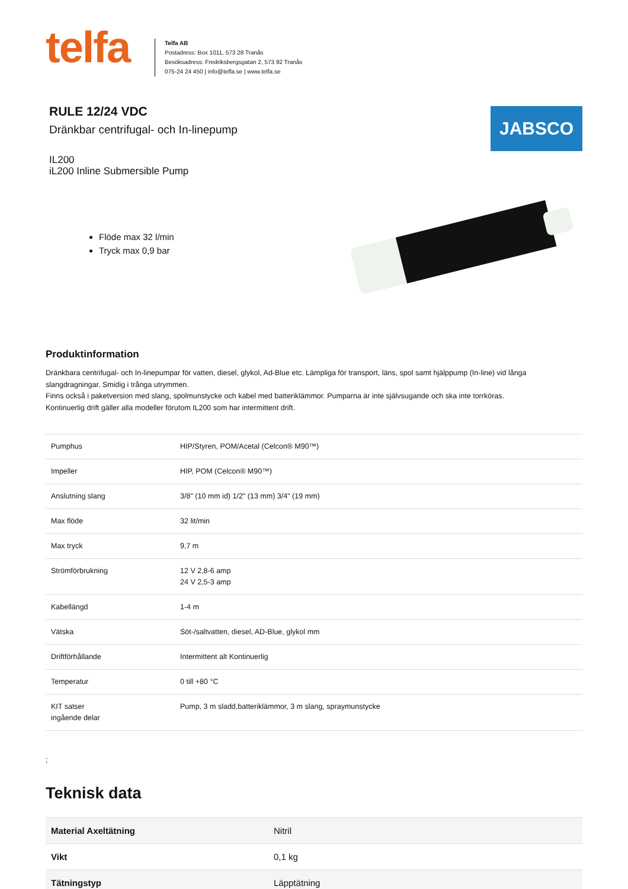telfa
Telfa AB
Postadress: Box 1011, 573 28 Tranås
Besöksadress: Fredriksbergsgatan 2, 573 92 Tranås
075-24 24 450 | info@telfa.se | www.telfa.se
RULE 12/24 VDC
Dränkbar centrifugal- och In-linepump
IL200
iL200 Inline Submersible Pump
JABSCO
Flöde max 32 l/min
Tryck max 0,9 bar
Produktinformation
Dränkbara centrifugal- och In-linepumpar för vatten, diesel, glykol, Ad-Blue etc. Lämpliga för transport, läns, spol samt hjälppump (In-line) vid långa slangdragningar. Smidig i trånga utrymmen.
Finns också i paketversion med slang, spolmunstycke och kabel med batteriklämmor. Pumparna är inte självsugande och ska inte torrköras.
Kontinuerlig drift gäller alla modeller förutom IL200 som har intermittent drift.
| Pumphus | HIP/Styren, POM/Acetal (Celcon® M90™) |
| Impeller | HIP, POM (Celcon® M90™) |
| Anslutning slang | 3/8" (10 mm id) 1/2" (13 mm) 3/4" (19 mm) |
| Max flöde | 32 lit/min |
| Max tryck | 9,7 m |
| Strömförbrukning | 12 V 2,8-6 amp 24 V 2,5-3 amp |
| Kabellängd | 1-4 m |
| Vätska | Söt-/saltvatten, diesel, AD-Blue, glykol mm |
| Driftförhållande | Intermittent alt Kontinuerlig |
| Temperatur | 0 till +80 °C |
| KIT satser ingående delar | Pump, 3 m sladd,batteriklämmor, 3 m slang, spraymunstycke |
;
Teknisk data
| Material Axeltätning | Nitril |
| Vikt | 0,1 kg |
| Tätningstyp | Läpptätning |